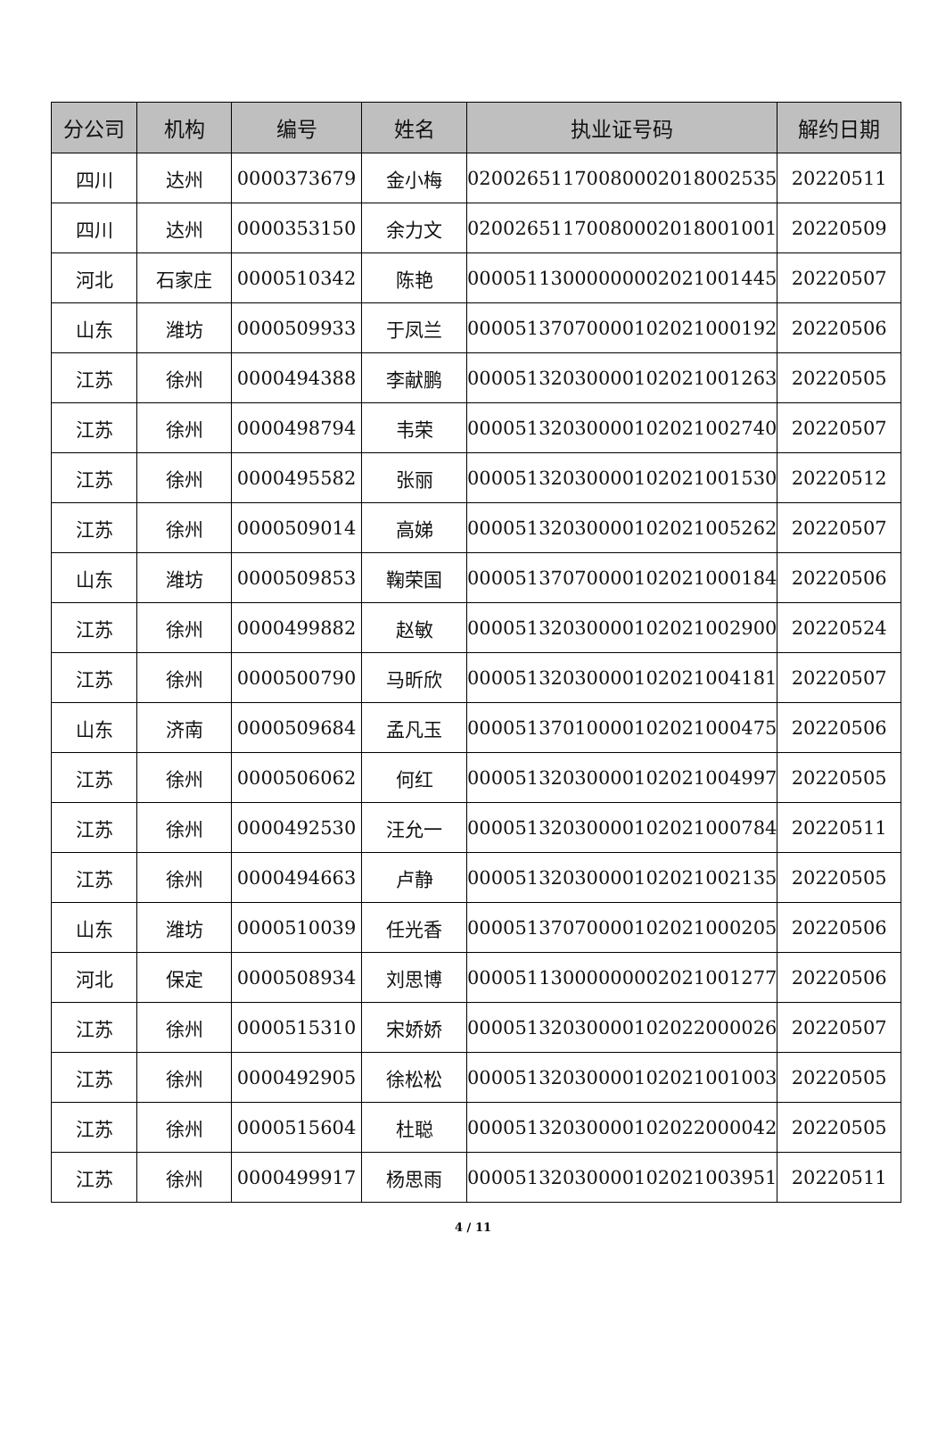| 分公司 | 机构 | 编号 | 姓名 | 执业证号码 | 解约日期 |
| --- | --- | --- | --- | --- | --- |
| 四川 | 达州 | 0000373679 | 金小梅 | 02002651170080002018002535 | 20220511 |
| 四川 | 达州 | 0000353150 | 余力文 | 02002651170080002018001001 | 20220509 |
| 河北 | 石家庄 | 0000510342 | 陈艳 | 00005113000000002021001445 | 20220507 |
| 山东 | 潍坊 | 0000509933 | 于凤兰 | 00005137070000102021000192 | 20220506 |
| 江苏 | 徐州 | 0000494388 | 李献鹏 | 00005132030000102021001263 | 20220505 |
| 江苏 | 徐州 | 0000498794 | 韦荣 | 00005132030000102021002740 | 20220507 |
| 江苏 | 徐州 | 0000495582 | 张丽 | 00005132030000102021001530 | 20220512 |
| 江苏 | 徐州 | 0000509014 | 高娣 | 00005132030000102021005262 | 20220507 |
| 山东 | 潍坊 | 0000509853 | 鞠荣国 | 00005137070000102021000184 | 20220506 |
| 江苏 | 徐州 | 0000499882 | 赵敏 | 00005132030000102021002900 | 20220524 |
| 江苏 | 徐州 | 0000500790 | 马昕欣 | 00005132030000102021004181 | 20220507 |
| 山东 | 济南 | 0000509684 | 孟凡玉 | 00005137010000102021000475 | 20220506 |
| 江苏 | 徐州 | 0000506062 | 何红 | 00005132030000102021004997 | 20220505 |
| 江苏 | 徐州 | 0000492530 | 汪允一 | 00005132030000102021000784 | 20220511 |
| 江苏 | 徐州 | 0000494663 | 卢静 | 00005132030000102021002135 | 20220505 |
| 山东 | 潍坊 | 0000510039 | 任光香 | 00005137070000102021000205 | 20220506 |
| 河北 | 保定 | 0000508934 | 刘思博 | 00005113000000002021001277 | 20220506 |
| 江苏 | 徐州 | 0000515310 | 宋娇娇 | 00005132030000102022000026 | 20220507 |
| 江苏 | 徐州 | 0000492905 | 徐松松 | 00005132030000102021001003 | 20220505 |
| 江苏 | 徐州 | 0000515604 | 杜聪 | 00005132030000102022000042 | 20220505 |
| 江苏 | 徐州 | 0000499917 | 杨思雨 | 00005132030000102021003951 | 20220511 |
4 / 11